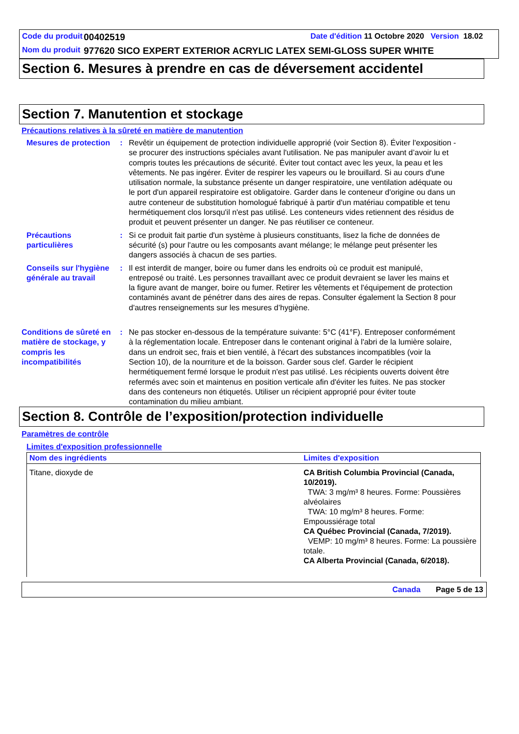| Code du produit | 00402519 | Date d'édition 11 Octobre 2020 Version 18.02 |
| Nom du produit | 977620 SICO EXPERT EXTERIOR ACRYLIC LATEX SEMI-GLOSS SUPER WHITE | |
Section 6. Mesures à prendre en cas de déversement accidentel
Section 7. Manutention et stockage
Précautions relatives à la sûreté en matière de manutention
Mesures de protection : Revêtir un équipement de protection individuelle approprié (voir Section 8). Éviter l'exposition - se procurer des instructions spéciales avant l'utilisation. Ne pas manipuler avant d’avoir lu et compris toutes les précautions de sécurité. Éviter tout contact avec les yeux, la peau et les vêtements. Ne pas ingérer. Éviter de respirer les vapeurs ou le brouillard. Si au cours d'une utilisation normale, la substance présente un danger respiratoire, une ventilation adéquate ou le port d'un appareil respiratoire est obligatoire. Garder dans le conteneur d'origine ou dans un autre conteneur de substitution homologué fabriqué à partir d'un matériau compatible et tenu hermétiquement clos lorsqu'il n'est pas utilisé. Les conteneurs vides retiennent des résidus de produit et peuvent présenter un danger. Ne pas réutiliser ce conteneur.
Précautions particulières : Si ce produit fait partie d'un système à plusieurs constituants, lisez la fiche de données de sécurité (s) pour l'autre ou les composants avant mélange; le mélange peut présenter les dangers associés à chacun de ses parties.
Conseils sur l'hygiène générale au travail
: Il est interdit de manger, boire ou fumer dans les endroits où ce produit est manipulé, entreposé ou traité. Les personnes travaillant avec ce produit devraient se laver les mains et la figure avant de manger, boire ou fumer. Retirer les vêtements et l'équipement de protection contaminés avant de pénétrer dans des aires de repas. Consulter également la Section 8 pour d'autres renseignements sur les mesures d’hygiène.
Conditions de sûreté en matière de stockage, y compris les incompatibilités
: Ne pas stocker en-dessous de la température suivante: 5°C (41°F). Entreposer conformément à la réglementation locale. Entreposer dans le contenant original à l'abri de la lumière solaire, dans un endroit sec, frais et bien ventilé, à l'écart des substances incompatibles (voir la Section 10), de la nourriture et de la boisson. Garder sous clef. Garder le récipient hermétiquement fermé lorsque le produit n'est pas utilisé. Les récipients ouverts doivent être refermés avec soin et maintenus en position verticale afin d'éviter les fuites. Ne pas stocker dans des conteneurs non étiquetés. Utiliser un récipient approprié pour éviter toute contamination du milieu ambiant.
Section 8. Contrôle de l’exposition/protection individuelle
Paramètres de contrôle
Limites d'exposition professionnelle
| Nom des ingrédients | Limites d'exposition |
| --- | --- |
| Titane, dioxyde de | CA British Columbia Provincial (Canada, 10/2019). TWA: 3 mg/m³ 8 heures. Forme: Poussières alvéolaires TWA: 10 mg/m³ 8 heures. Forme: Empoussiérage total CA Québec Provincial (Canada, 7/2019). VEMP: 10 mg/m³ 8 heures. Forme: La poussière totale. CA Alberta Provincial (Canada, 6/2018). |
Canada Page 5 de 13